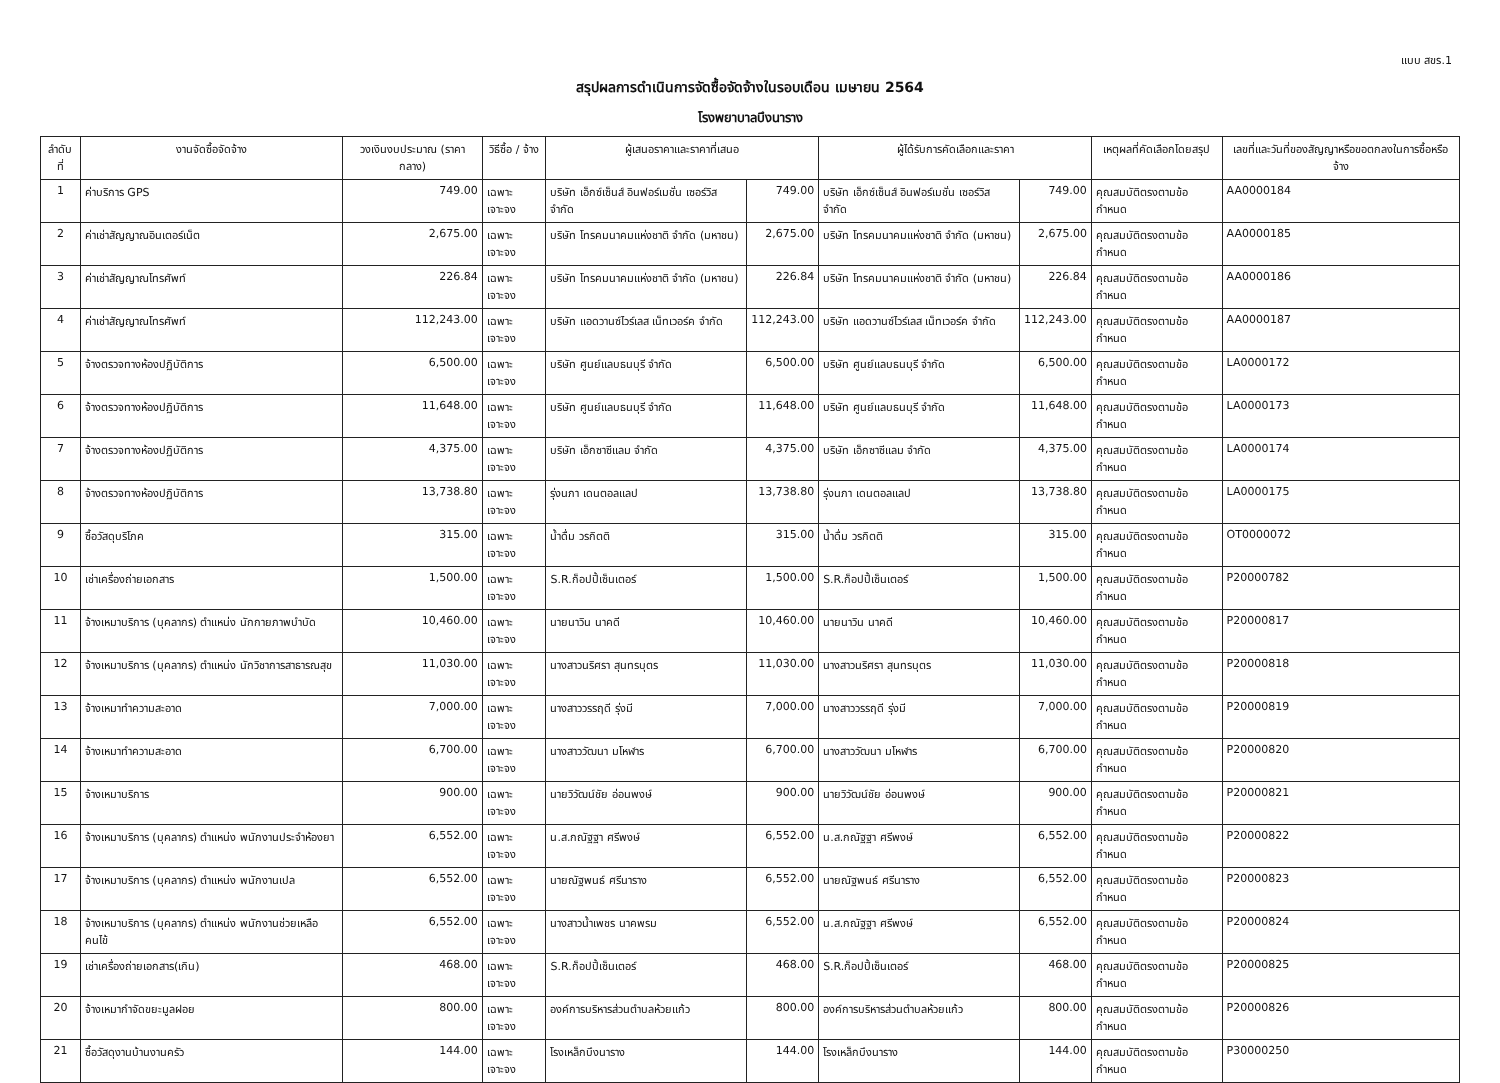แบบ สขร.1
สรุปผลการดำเนินการจัดซื้อจัดจ้างในรอบเดือน เมษายน 2564
โรงพยาบาลบึงนาราง
| ลำดับที่ | งานจัดซื้อจัดจ้าง | วงเงินงบประมาณ (ราคากลาง) | วิธีซื้อ / จ้าง | ผู้เสนอราคาและราคาที่เสนอ | | ผู้ได้รับการคัดเลือกและราคา | | เหตุผลที่คัดเลือกโดยสรุป | เลขที่และวันที่ของสัญญาหรือขอตกลงในการซื้อหรือจ้าง |
| --- | --- | --- | --- | --- | --- | --- | --- | --- | --- |
| 1 | ค่าบริการ GPS | 749.00 | เฉพาะเจาะจง | บริษัท เอ็กซ์เซ็นส์ อินฟอร์เมชั่น เซอร์วิส จำกัด | 749.00 | บริษัท เอ็กซ์เซ็นส์ อินฟอร์เมชั่น เซอร์วิส จำกัด | 749.00 | คุณสมบัติตรงตามข้อกำหนด | AA0000184 |
| 2 | ค่าเช่าสัญญาณอินเตอร์เน็ต | 2,675.00 | เฉพาะเจาะจง | บริษัท โทรคมนาคมแห่งชาติ จำกัด (มหาชน) | 2,675.00 | บริษัท โทรคมนาคมแห่งชาติ จำกัด (มหาชน) | 2,675.00 | คุณสมบัติตรงตามข้อกำหนด | AA0000185 |
| 3 | ค่าเช่าสัญญาณโทรศัพท์ | 226.84 | เฉพาะเจาะจง | บริษัท โทรคมนาคมแห่งชาติ จำกัด (มหาชน) | 226.84 | บริษัท โทรคมนาคมแห่งชาติ จำกัด (มหาชน) | 226.84 | คุณสมบัติตรงตามข้อกำหนด | AA0000186 |
| 4 | ค่าเช่าสัญญาณโทรศัพท์ | 112,243.00 | เฉพาะเจาะจง | บริษัท แอดวานซ์ไวร์เลส เน็ทเวอร์ค จำกัด | 112,243.00 | บริษัท แอดวานซ์ไวร์เลส เน็ทเวอร์ค จำกัด | 112,243.00 | คุณสมบัติตรงตามข้อกำหนด | AA0000187 |
| 5 | จ้างตรวจทางห้องปฏิบัติการ | 6,500.00 | เฉพาะเจาะจง | บริษัท ศูนย์แลบธนบุรี จำกัด | 6,500.00 | บริษัท ศูนย์แลบธนบุรี จำกัด | 6,500.00 | คุณสมบัติตรงตามข้อกำหนด | LA0000172 |
| 6 | จ้างตรวจทางห้องปฏิบัติการ | 11,648.00 | เฉพาะเจาะจง | บริษัท ศูนย์แลบธนบุรี จำกัด | 11,648.00 | บริษัท ศูนย์แลบธนบุรี จำกัด | 11,648.00 | คุณสมบัติตรงตามข้อกำหนด | LA0000173 |
| 7 | จ้างตรวจทางห้องปฏิบัติการ | 4,375.00 | เฉพาะเจาะจง | บริษัท เอ็กซาซีแลม จำกัด | 4,375.00 | บริษัท เอ็กซาซีแลม จำกัด | 4,375.00 | คุณสมบัติตรงตามข้อกำหนด | LA0000174 |
| 8 | จ้างตรวจทางห้องปฏิบัติการ | 13,738.80 | เฉพาะเจาะจง | รุ่งนภา เดนตอลแลป | 13,738.80 | รุ่งนภา เดนตอลแลป | 13,738.80 | คุณสมบัติตรงตามข้อกำหนด | LA0000175 |
| 9 | ซื้อวัสดุบริโภค | 315.00 | เฉพาะเจาะจง | น้ำดื่ม วรกิตติ | 315.00 | น้ำดื่ม วรกิตติ | 315.00 | คุณสมบัติตรงตามข้อกำหนด | OT0000072 |
| 10 | เช่าเครื่องถ่ายเอกสาร | 1,500.00 | เฉพาะเจาะจง | S.R.ก็อปปี้เซ็นเตอร์ | 1,500.00 | S.R.ก็อปปี้เซ็นเตอร์ | 1,500.00 | คุณสมบัติตรงตามข้อกำหนด | P20000782 |
| 11 | จ้างเหมาบริการ (บุคลากร) ตำแหน่ง นักกายภาพบำบัด | 10,460.00 | เฉพาะเจาะจง | นายนาวิน นาคดี | 10,460.00 | นายนาวิน นาคดี | 10,460.00 | คุณสมบัติตรงตามข้อกำหนด | P20000817 |
| 12 | จ้างเหมาบริการ (บุคลากร) ตำแหน่ง นักวิชาการสาธารณสุข | 11,030.00 | เฉพาะเจาะจง | นางสาวนริศรา สุนทรบุตร | 11,030.00 | นางสาวนริศรา สุนทรบุตร | 11,030.00 | คุณสมบัติตรงตามข้อกำหนด | P20000818 |
| 13 | จ้างเหมาทำความสะอาด | 7,000.00 | เฉพาะเจาะจง | นางสาววรรฤดี รุ่งมี | 7,000.00 | นางสาววรรฤดี รุ่งมี | 7,000.00 | คุณสมบัติตรงตามข้อกำหนด | P20000819 |
| 14 | จ้างเหมาทำความสะอาด | 6,700.00 | เฉพาะเจาะจง | นางสาววัฒนา มโหฬาร | 6,700.00 | นางสาววัฒนา มโหฬาร | 6,700.00 | คุณสมบัติตรงตามข้อกำหนด | P20000820 |
| 15 | จ้างเหมาบริการ | 900.00 | เฉพาะเจาะจง | นายวิวัฒน์ชัย อ่อนพงษ์ | 900.00 | นายวิวัฒน์ชัย อ่อนพงษ์ | 900.00 | คุณสมบัติตรงตามข้อกำหนด | P20000821 |
| 16 | จ้างเหมาบริการ (บุคลากร) ตำแหน่ง พนักงานประจำห้องยา | 6,552.00 | เฉพาะเจาะจง | น.ส.กณัฐฐา ศรีพงษ์ | 6,552.00 | น.ส.กณัฐฐา ศรีพงษ์ | 6,552.00 | คุณสมบัติตรงตามข้อกำหนด | P20000822 |
| 17 | จ้างเหมาบริการ (บุคลากร) ตำแหน่ง พนักงานเปล | 6,552.00 | เฉพาะเจาะจง | นายณัฐพนธ์ ศรีนาราง | 6,552.00 | นายณัฐพนธ์ ศรีนาราง | 6,552.00 | คุณสมบัติตรงตามข้อกำหนด | P20000823 |
| 18 | จ้างเหมาบริการ (บุคลากร) ตำแหน่ง พนักงานช่วยเหลือคนไข้ | 6,552.00 | เฉพาะเจาะจง | นางสาวน้ำเพชร นาคพรม | 6,552.00 | น.ส.กณัฐฐา ศรีพงษ์ | 6,552.00 | คุณสมบัติตรงตามข้อกำหนด | P20000824 |
| 19 | เช่าเครื่องถ่ายเอกสาร(เกิน) | 468.00 | เฉพาะเจาะจง | S.R.ก็อปปี้เซ็นเตอร์ | 468.00 | S.R.ก็อปปี้เซ็นเตอร์ | 468.00 | คุณสมบัติตรงตามข้อกำหนด | P20000825 |
| 20 | จ้างเหมากำจัดขยะมูลฝอย | 800.00 | เฉพาะเจาะจง | องค์การบริหารส่วนตำบลห้วยแก้ว | 800.00 | องค์การบริหารส่วนตำบลห้วยแก้ว | 800.00 | คุณสมบัติตรงตามข้อกำหนด | P20000826 |
| 21 | ซื้อวัสดุงานบ้านงานครัว | 144.00 | เฉพาะเจาะจง | โรงเหล็กบึงนาราง | 144.00 | โรงเหล็กบึงนาราง | 144.00 | คุณสมบัติตรงตามข้อกำหนด | P30000250 |